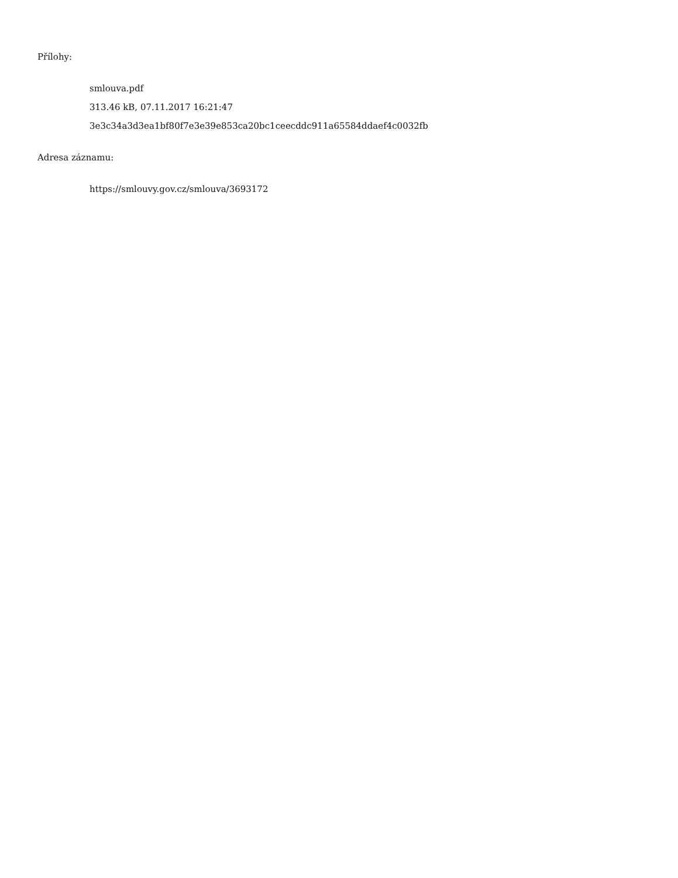Přílohy:
smlouva.pdf
313.46 kB, 07.11.2017 16:21:47
3e3c34a3d3ea1bf80f7e3e39e853ca20bc1ceecddc911a65584ddaef4c0032fb
Adresa záznamu:
https://smlouvy.gov.cz/smlouva/3693172